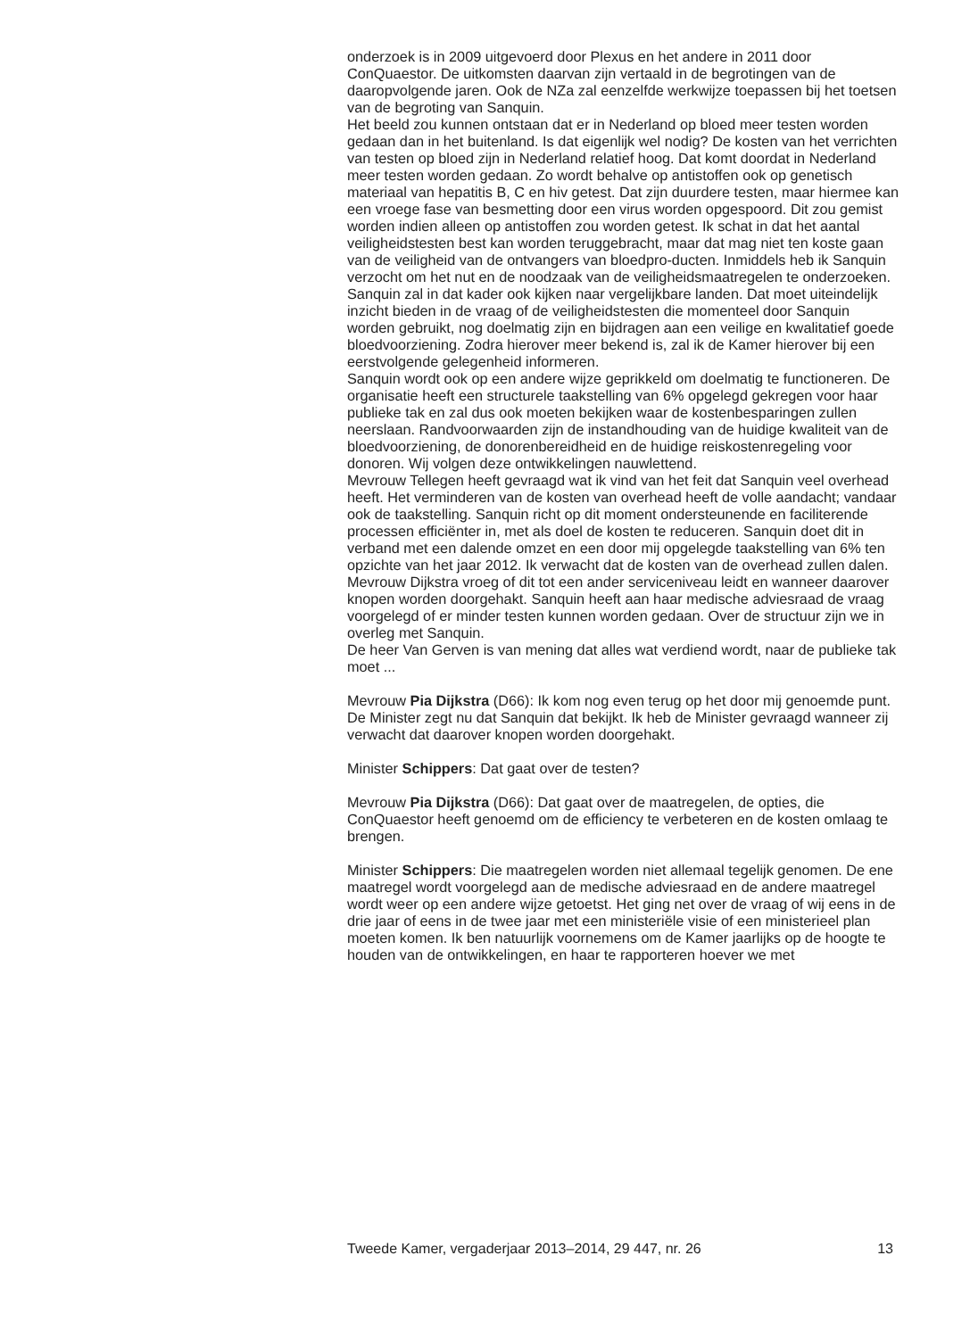onderzoek is in 2009 uitgevoerd door Plexus en het andere in 2011 door ConQuaestor. De uitkomsten daarvan zijn vertaald in de begrotingen van de daaropvolgende jaren. Ook de NZa zal eenzelfde werkwijze toepassen bij het toetsen van de begroting van Sanquin.
Het beeld zou kunnen ontstaan dat er in Nederland op bloed meer testen worden gedaan dan in het buitenland. Is dat eigenlijk wel nodig? De kosten van het verrichten van testen op bloed zijn in Nederland relatief hoog. Dat komt doordat in Nederland meer testen worden gedaan. Zo wordt behalve op antistoffen ook op genetisch materiaal van hepatitis B, C en hiv getest. Dat zijn duurdere testen, maar hiermee kan een vroege fase van besmetting door een virus worden opgespoord. Dit zou gemist worden indien alleen op antistoffen zou worden getest. Ik schat in dat het aantal veiligheidstesten best kan worden teruggebracht, maar dat mag niet ten koste gaan van de veiligheid van de ontvangers van bloedpro-ducten. Inmiddels heb ik Sanquin verzocht om het nut en de noodzaak van de veiligheidsmaatregelen te onderzoeken. Sanquin zal in dat kader ook kijken naar vergelijkbare landen. Dat moet uiteindelijk inzicht bieden in de vraag of de veiligheidstesten die momenteel door Sanquin worden gebruikt, nog doelmatig zijn en bijdragen aan een veilige en kwalitatief goede bloedvoorziening. Zodra hierover meer bekend is, zal ik de Kamer hierover bij een eerstvolgende gelegenheid informeren.
Sanquin wordt ook op een andere wijze geprikkeld om doelmatig te functioneren. De organisatie heeft een structurele taakstelling van 6% opgelegd gekregen voor haar publieke tak en zal dus ook moeten bekijken waar de kostenbesparingen zullen neerslaan. Randvoorwaarden zijn de instandhouding van de huidige kwaliteit van de bloedvoorziening, de donorenbereidheid en de huidige reiskostenregeling voor donoren. Wij volgen deze ontwikkelingen nauwlettend.
Mevrouw Tellegen heeft gevraagd wat ik vind van het feit dat Sanquin veel overhead heeft. Het verminderen van de kosten van overhead heeft de volle aandacht; vandaar ook de taakstelling. Sanquin richt op dit moment ondersteunende en faciliterende processen efficiënter in, met als doel de kosten te reduceren. Sanquin doet dit in verband met een dalende omzet en een door mij opgelegde taakstelling van 6% ten opzichte van het jaar 2012. Ik verwacht dat de kosten van de overhead zullen dalen.
Mevrouw Dijkstra vroeg of dit tot een ander serviceniveau leidt en wanneer daarover knopen worden doorgehakt. Sanquin heeft aan haar medische adviesraad de vraag voorgelegd of er minder testen kunnen worden gedaan. Over de structuur zijn we in overleg met Sanquin.
De heer Van Gerven is van mening dat alles wat verdiend wordt, naar de publieke tak moet ...
Mevrouw Pia Dijkstra (D66): Ik kom nog even terug op het door mij genoemde punt. De Minister zegt nu dat Sanquin dat bekijkt. Ik heb de Minister gevraagd wanneer zij verwacht dat daarover knopen worden doorgehakt.
Minister Schippers: Dat gaat over de testen?
Mevrouw Pia Dijkstra (D66): Dat gaat over de maatregelen, de opties, die ConQuaestor heeft genoemd om de efficiency te verbeteren en de kosten omlaag te brengen.
Minister Schippers: Die maatregelen worden niet allemaal tegelijk genomen. De ene maatregel wordt voorgelegd aan de medische adviesraad en de andere maatregel wordt weer op een andere wijze getoetst. Het ging net over de vraag of wij eens in de drie jaar of eens in de twee jaar met een ministeriële visie of een ministerieel plan moeten komen. Ik ben natuurlijk voornemens om de Kamer jaarlijks op de hoogte te houden van de ontwikkelingen, en haar te rapporteren hoever we met
Tweede Kamer, vergaderjaar 2013–2014, 29 447, nr. 26 13